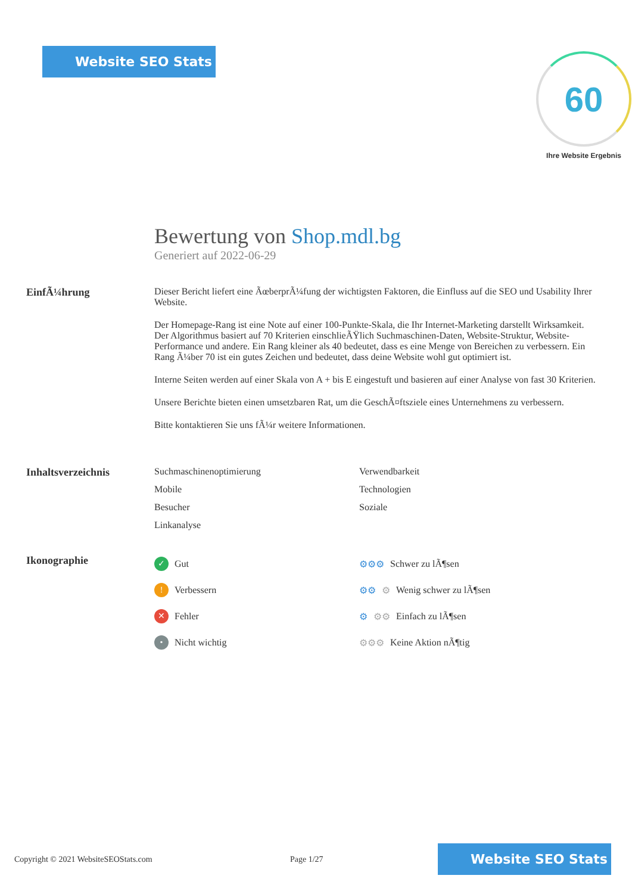Website SEO Stats
60
Ihre Website Ergebnis
Bewertung von Shop.mdl.bg
Generiert auf 2022-06-29
EinfÃ¼hrung Dieser Bericht liefert eine ÃœberprÃ¼fung der wichtigsten Faktoren, die Einfluss auf die SEO und Usability Ihrer Website.
Der Homepage-Rang ist eine Note auf einer 100-Punkte-Skala, die Ihr Internet-Marketing darstellt Wirksamkeit. Der Algorithmus basiert auf 70 Kriterien einschlieÃŸlich Suchmaschinen-Daten, Website-Struktur, Website-Performance und andere. Ein Rang kleiner als 40 bedeutet, dass es eine Menge von Bereichen zu verbessern. Ein Rang Ã¼ber 70 ist ein gutes Zeichen und bedeutet, dass deine Website wohl gut optimiert ist.
Interne Seiten werden auf einer Skala von A + bis E eingestuft und basieren auf einer Analyse von fast 30 Kriterien.
Unsere Berichte bieten einen umsetzbaren Rat, um die GeschÃ¤ftsziele eines Unternehmens zu verbessern.
Bitte kontaktieren Sie uns fÃ¼r weitere Informationen.
Inhaltsverzeichnis Suchmaschinenoptimierung
Verwendbarkeit
Mobile
Technologien
Besucher
Soziale
Linkanalyse
Ikonographie
✓ Gut
⚙⚙⚙ Schwer zu lÃ¶sen
! Verbessern
⚙⚙ ⚙ Wenig schwer zu lÃ¶sen
✕ Fehler
⚙ ⚙⚙ Einfach zu lÃ¶sen
• Nicht wichtig
⚙⚙⚙ Keine Aktion nÃ¶tig
Copyright © 2021 WebsiteSEOStats.com Page 1/27
Website SEO Stats